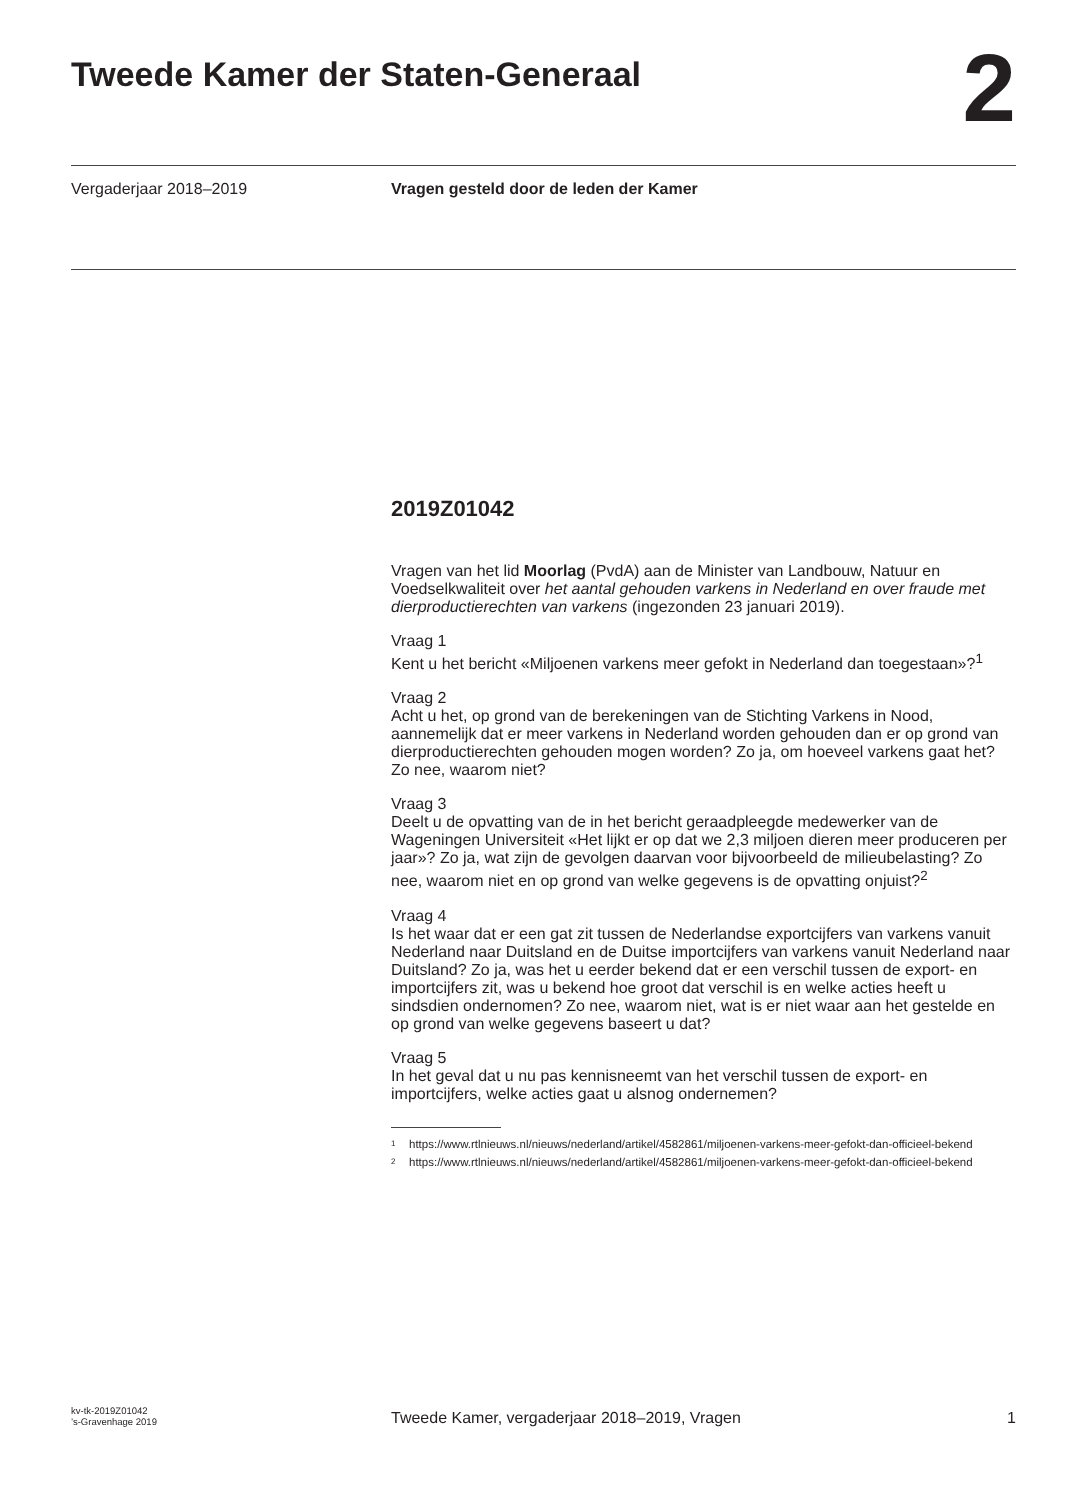Tweede Kamer der Staten-Generaal
2
Vergaderjaar 2018–2019 Vragen gesteld door de leden der Kamer
2019Z01042
Vragen van het lid Moorlag (PvdA) aan de Minister van Landbouw, Natuur en Voedselkwaliteit over het aantal gehouden varkens in Nederland en over fraude met dierproductierechten van varkens (ingezonden 23 januari 2019).
Vraag 1
Kent u het bericht «Miljoenen varkens meer gefokt in Nederland dan toegestaan»?<sup>1</sup>
Vraag 2
Acht u het, op grond van de berekeningen van de Stichting Varkens in Nood, aannemelijk dat er meer varkens in Nederland worden gehouden dan er op grond van dierproductierechten gehouden mogen worden? Zo ja, om hoeveel varkens gaat het? Zo nee, waarom niet?
Vraag 3
Deelt u de opvatting van de in het bericht geraadpleegde medewerker van de Wageningen Universiteit «Het lijkt er op dat we 2,3 miljoen dieren meer produceren per jaar»? Zo ja, wat zijn de gevolgen daarvan voor bijvoorbeeld de milieubelasting? Zo nee, waarom niet en op grond van welke gegevens is de opvatting onjuist?<sup>2</sup>
Vraag 4
Is het waar dat er een gat zit tussen de Nederlandse exportcijfers van varkens vanuit Nederland naar Duitsland en de Duitse importcijfers van varkens vanuit Nederland naar Duitsland? Zo ja, was het u eerder bekend dat er een verschil tussen de export- en importcijfers zit, was u bekend hoe groot dat verschil is en welke acties heeft u sindsdien ondernomen? Zo nee, waarom niet, wat is er niet waar aan het gestelde en op grond van welke gegevens baseert u dat?
Vraag 5
In het geval dat u nu pas kennisneemt van het verschil tussen de export- en importcijfers, welke acties gaat u alsnog ondernemen?
<sup>1</sup> https://www.rtlnieuws.nl/nieuws/nederland/artikel/4582861/miljoenen-varkens-meer-gefokt-dan-officieel-bekend
<sup>2</sup> https://www.rtlnieuws.nl/nieuws/nederland/artikel/4582861/miljoenen-varkens-meer-gefokt-dan-officieel-bekend
kv-tk-2019Z01042
’s-Gravenhage 2019
Tweede Kamer, vergaderjaar 2018–2019, Vragen
1